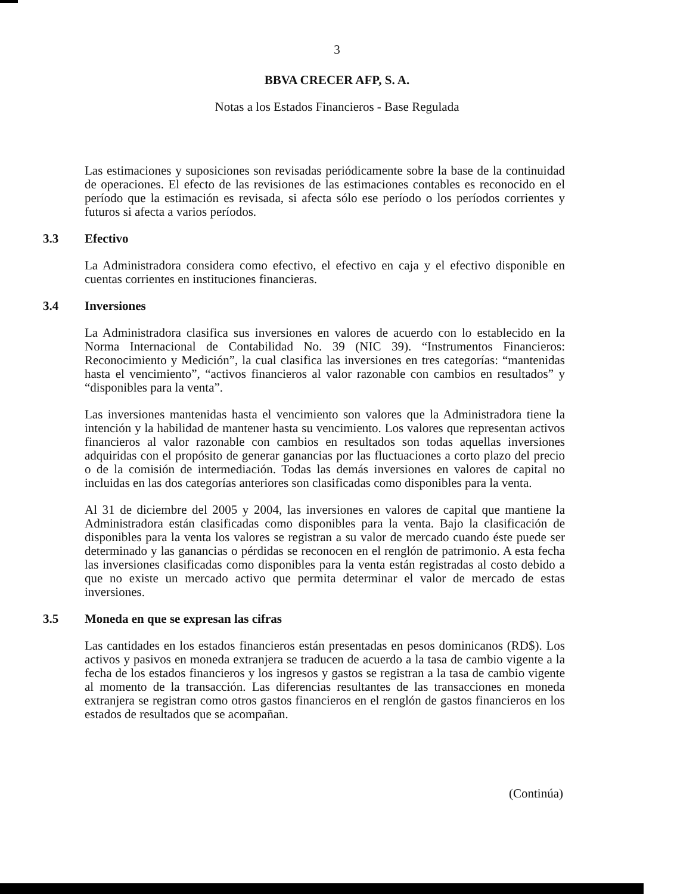3
BBVA CRECER AFP, S. A.
Notas a los Estados Financieros - Base Regulada
Las estimaciones y suposiciones son revisadas periódicamente sobre la base de la continuidad de operaciones. El efecto de las revisiones de las estimaciones contables es reconocido en el período que la estimación es revisada, si afecta sólo ese período o los períodos corrientes y futuros si afecta a varios períodos.
3.3 Efectivo
La Administradora considera como efectivo, el efectivo en caja y el efectivo disponible en cuentas corrientes en instituciones financieras.
3.4 Inversiones
La Administradora clasifica sus inversiones en valores de acuerdo con lo establecido en la Norma Internacional de Contabilidad No. 39 (NIC 39). “Instrumentos Financieros: Reconocimiento y Medición”, la cual clasifica las inversiones en tres categorías: “mantenidas hasta el vencimiento”, “activos financieros al valor razonable con cambios en resultados” y “disponibles para la venta”.
Las inversiones mantenidas hasta el vencimiento son valores que la Administradora tiene la intención y la habilidad de mantener hasta su vencimiento. Los valores que representan activos financieros al valor razonable con cambios en resultados son todas aquellas inversiones adquiridas con el propósito de generar ganancias por las fluctuaciones a corto plazo del precio o de la comisión de intermediación. Todas las demás inversiones en valores de capital no incluidas en las dos categorías anteriores son clasificadas como disponibles para la venta.
Al 31 de diciembre del 2005 y 2004, las inversiones en valores de capital que mantiene la Administradora están clasificadas como disponibles para la venta. Bajo la clasificación de disponibles para la venta los valores se registran a su valor de mercado cuando éste puede ser determinado y las ganancias o pérdidas se reconocen en el renglón de patrimonio. A esta fecha las inversiones clasificadas como disponibles para la venta están registradas al costo debido a que no existe un mercado activo que permita determinar el valor de mercado de estas inversiones.
3.5 Moneda en que se expresan las cifras
Las cantidades en los estados financieros están presentadas en pesos dominicanos (RD$). Los activos y pasivos en moneda extranjera se traducen de acuerdo a la tasa de cambio vigente a la fecha de los estados financieros y los ingresos y gastos se registran a la tasa de cambio vigente al momento de la transacción. Las diferencias resultantes de las transacciones en moneda extranjera se registran como otros gastos financieros en el renglón de gastos financieros en los estados de resultados que se acompañan.
(Continúa)